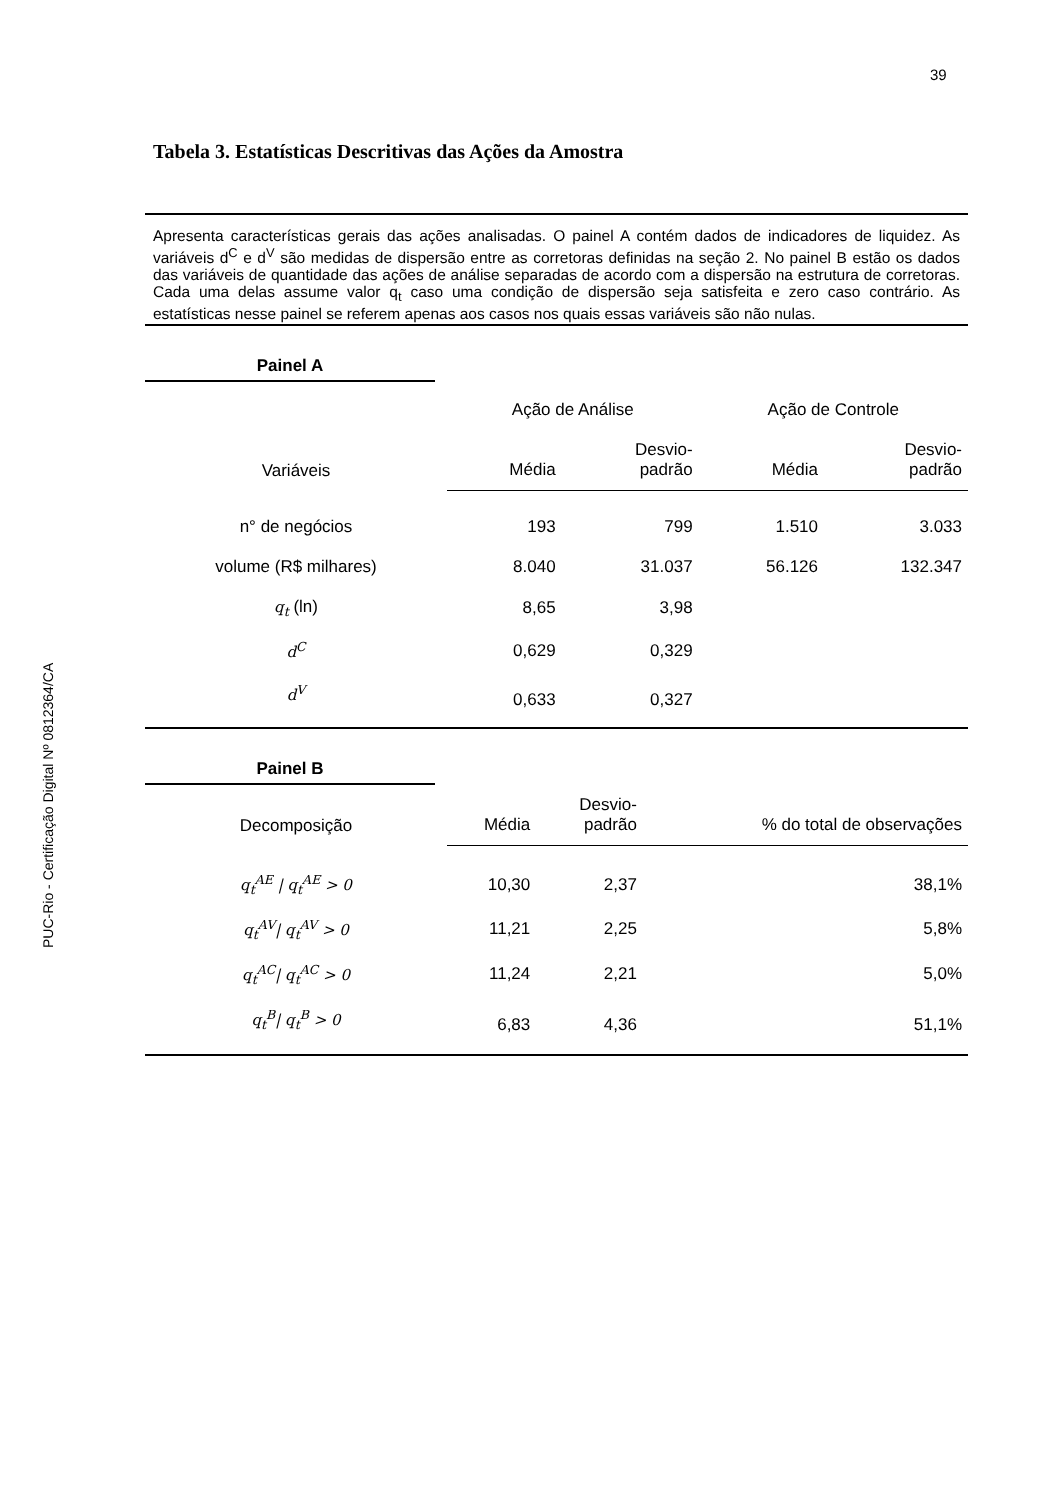39
PUC-Rio - Certificação Digital Nº 0812364/CA
Tabela 3. Estatísticas Descritivas das Ações da Amostra
Apresenta características gerais das ações analisadas. O painel A contém dados de indicadores de liquidez. As variáveis d<sup>C</sup> e d<sup>V</sup> são medidas de dispersão entre as corretoras definidas na seção 2. No painel B estão os dados das variáveis de quantidade das ações de análise separadas de acordo com a dispersão na estrutura de corretoras. Cada uma delas assume valor q<sub>t</sub> caso uma condição de dispersão seja satisfeita e zero caso contrário. As estatísticas nesse painel se referem apenas aos casos nos quais essas variáveis são não nulas.
Painel A
| | Ação de Análise | | Ação de Controle | |
| --- | --- | --- | --- | --- |
| Variáveis | Média | Desvio- padrão | Média | Desvio- padrão |
| n° de negócios | 193 | 799 | 1.510 | 3.033 |
| volume (R$ milhares) | 8.040 | 31.037 | 56.126 | 132.347 |
| q<sub>t</sub> (ln) | 8,65 | 3,98 | | |
| d<sup>C</sup> | 0,629 | 0,329 | | |
| d<sup>V</sup> | 0,633 | 0,327 | | |
Painel B
| Decomposição | Média | Desvio- padrão | % do total de observações |
| --- | --- | --- | --- |
| q<sub>t</sub><sup>AE</sup> / q<sub>t</sub><sup>AE</sup> > 0 | 10,30 | 2,37 | 38,1% |
| q<sub>t</sub><sup>AV</sup>/ q<sub>t</sub><sup>AV</sup> > 0 | 11,21 | 2,25 | 5,8% |
| q<sub>t</sub><sup>AC</sup>/ q<sub>t</sub><sup>AC</sup> > 0 | 11,24 | 2,21 | 5,0% |
| q<sub>t</sub><sup>B</sup>/ q<sub>t</sub><sup>B</sup> > 0 | 6,83 | 4,36 | 51,1% |